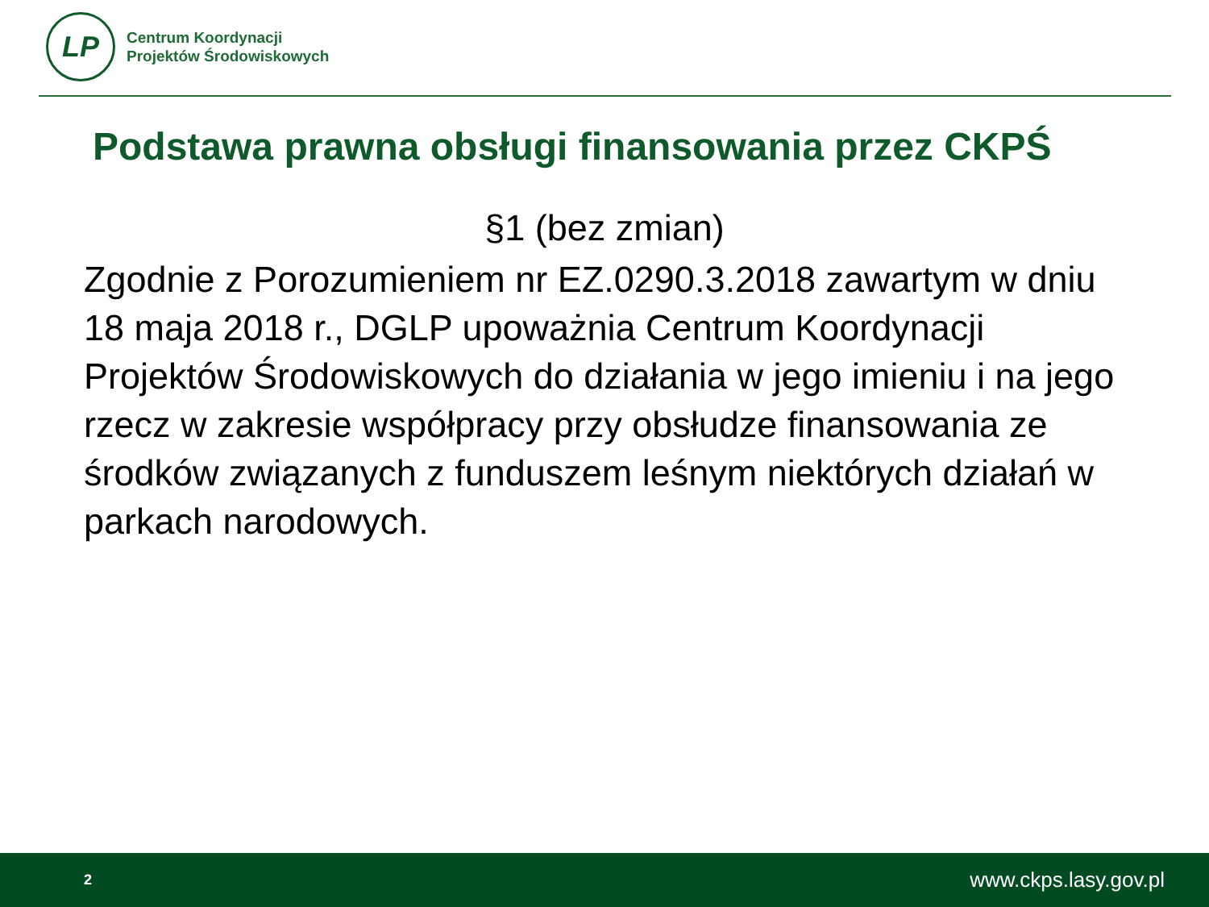LP
Centrum Koordynacji
Projektów Środowiskowych
Podstawa prawna obsługi finansowania przez CKPŚ
§1 (bez zmian)
Zgodnie z Porozumieniem nr EZ.0290.3.2018 zawartym w dniu 18 maja 2018 r., DGLP upoważnia Centrum Koordynacji Projektów Środowiskowych do działania w jego imieniu i na jego rzecz w zakresie współpracy przy obsłudze finansowania ze środków związanych z funduszem leśnym niektórych działań w parkach narodowych.
2 www.ckps.lasy.gov.pl